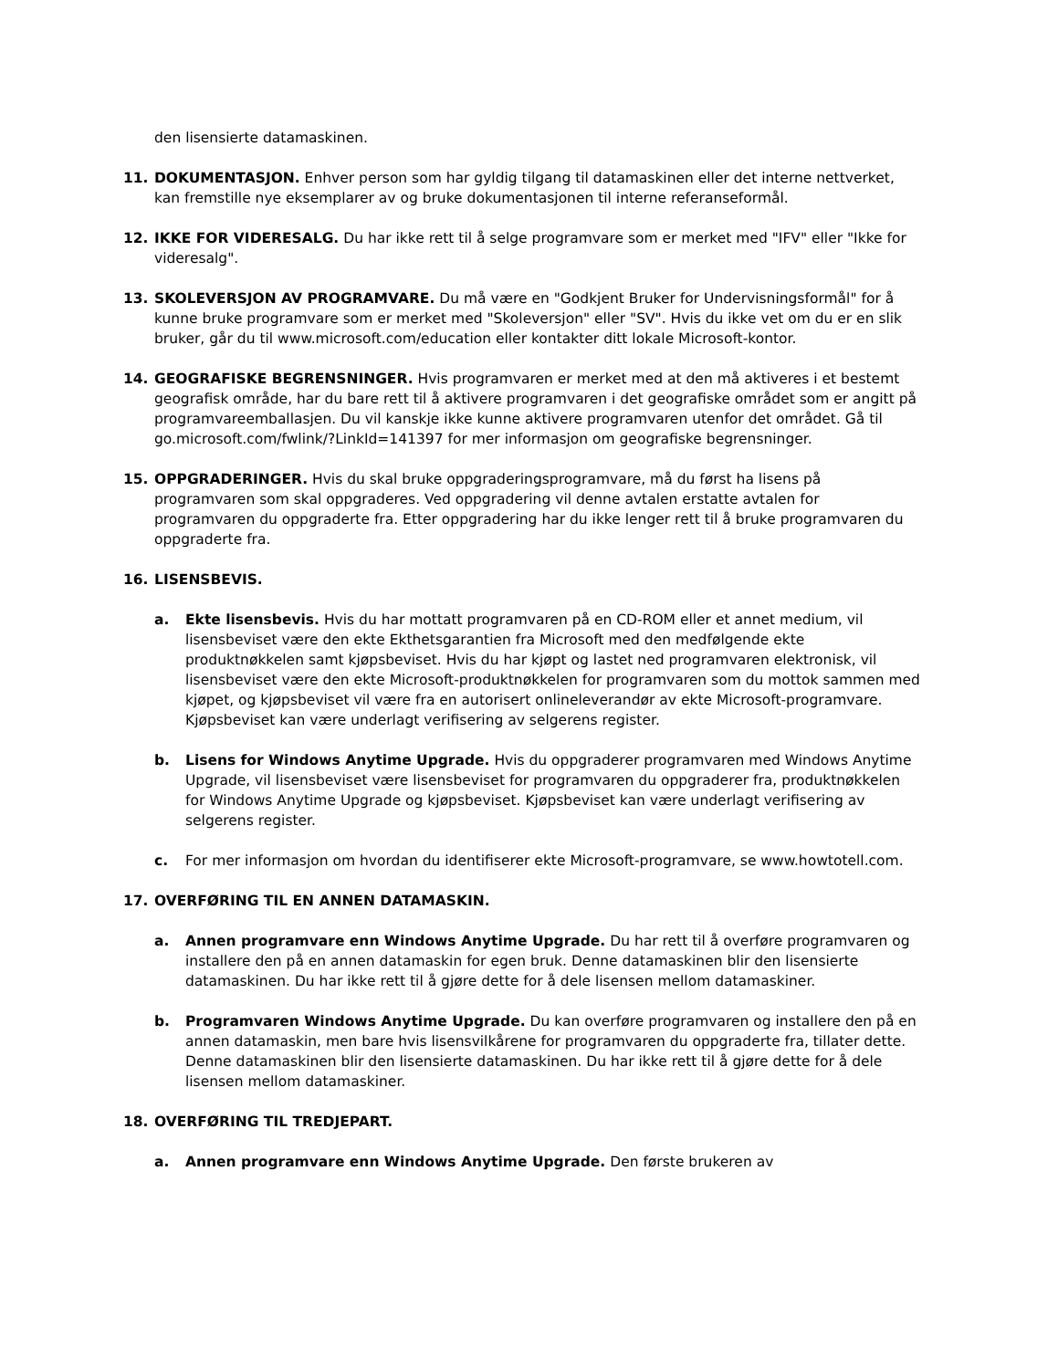den lisensierte datamaskinen.
11. DOKUMENTASJON. Enhver person som har gyldig tilgang til datamaskinen eller det interne nettverket, kan fremstille nye eksemplarer av og bruke dokumentasjonen til interne referanseformål.
12. IKKE FOR VIDERESALG. Du har ikke rett til å selge programvare som er merket med "IFV" eller "Ikke for videresalg".
13. SKOLEVERSJON AV PROGRAMVARE. Du må være en "Godkjent Bruker for Undervisningsformål" for å kunne bruke programvare som er merket med "Skoleversjon" eller "SV". Hvis du ikke vet om du er en slik bruker, går du til www.microsoft.com/education eller kontakter ditt lokale Microsoft-kontor.
14. GEOGRAFISKE BEGRENSNINGER. Hvis programvaren er merket med at den må aktiveres i et bestemt geografisk område, har du bare rett til å aktivere programvaren i det geografiske området som er angitt på programvareemballasjen. Du vil kanskje ikke kunne aktivere programvaren utenfor det området. Gå til go.microsoft.com/fwlink/?LinkId=141397 for mer informasjon om geografiske begrensninger.
15. OPPGRADERINGER. Hvis du skal bruke oppgraderingsprogramvare, må du først ha lisens på programvaren som skal oppgraderes. Ved oppgradering vil denne avtalen erstatte avtalen for programvaren du oppgraderte fra. Etter oppgradering har du ikke lenger rett til å bruke programvaren du oppgraderte fra.
16. LISENSBEVIS.
a. Ekte lisensbevis. Hvis du har mottatt programvaren på en CD-ROM eller et annet medium, vil lisensbeviset være den ekte Ekthetsgarantien fra Microsoft med den medfølgende ekte produktnøkkelen samt kjøpsbeviset. Hvis du har kjøpt og lastet ned programvaren elektronisk, vil lisensbeviset være den ekte Microsoft-produktnøkkelen for programvaren som du mottok sammen med kjøpet, og kjøpsbeviset vil være fra en autorisert onlineleverandør av ekte Microsoft-programvare. Kjøpsbeviset kan være underlagt verifisering av selgerens register.
b. Lisens for Windows Anytime Upgrade. Hvis du oppgraderer programvaren med Windows Anytime Upgrade, vil lisensbeviset være lisensbeviset for programvaren du oppgraderer fra, produktnøkkelen for Windows Anytime Upgrade og kjøpsbeviset. Kjøpsbeviset kan være underlagt verifisering av selgerens register.
c. For mer informasjon om hvordan du identifiserer ekte Microsoft-programvare, se www.howtotell.com.
17. OVERFØRING TIL EN ANNEN DATAMASKIN.
a. Annen programvare enn Windows Anytime Upgrade. Du har rett til å overføre programvaren og installere den på en annen datamaskin for egen bruk. Denne datamaskinen blir den lisensierte datamaskinen. Du har ikke rett til å gjøre dette for å dele lisensen mellom datamaskiner.
b. Programvaren Windows Anytime Upgrade. Du kan overføre programvaren og installere den på en annen datamaskin, men bare hvis lisensvilkårene for programvaren du oppgraderte fra, tillater dette. Denne datamaskinen blir den lisensierte datamaskinen. Du har ikke rett til å gjøre dette for å dele lisensen mellom datamaskiner.
18. OVERFØRING TIL TREDJEPART.
a. Annen programvare enn Windows Anytime Upgrade. Den første brukeren av